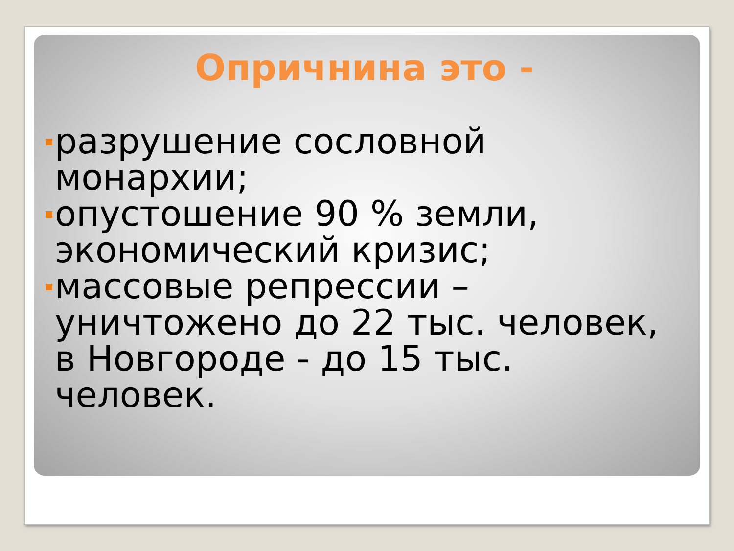Опричнина это -
разрушение сословной монархии;
опустошение 90 % земли, экономический кризис;
массовые репрессии – уничтожено до 22 тыс. человек, в Новгороде - до 15 тыс. человек.